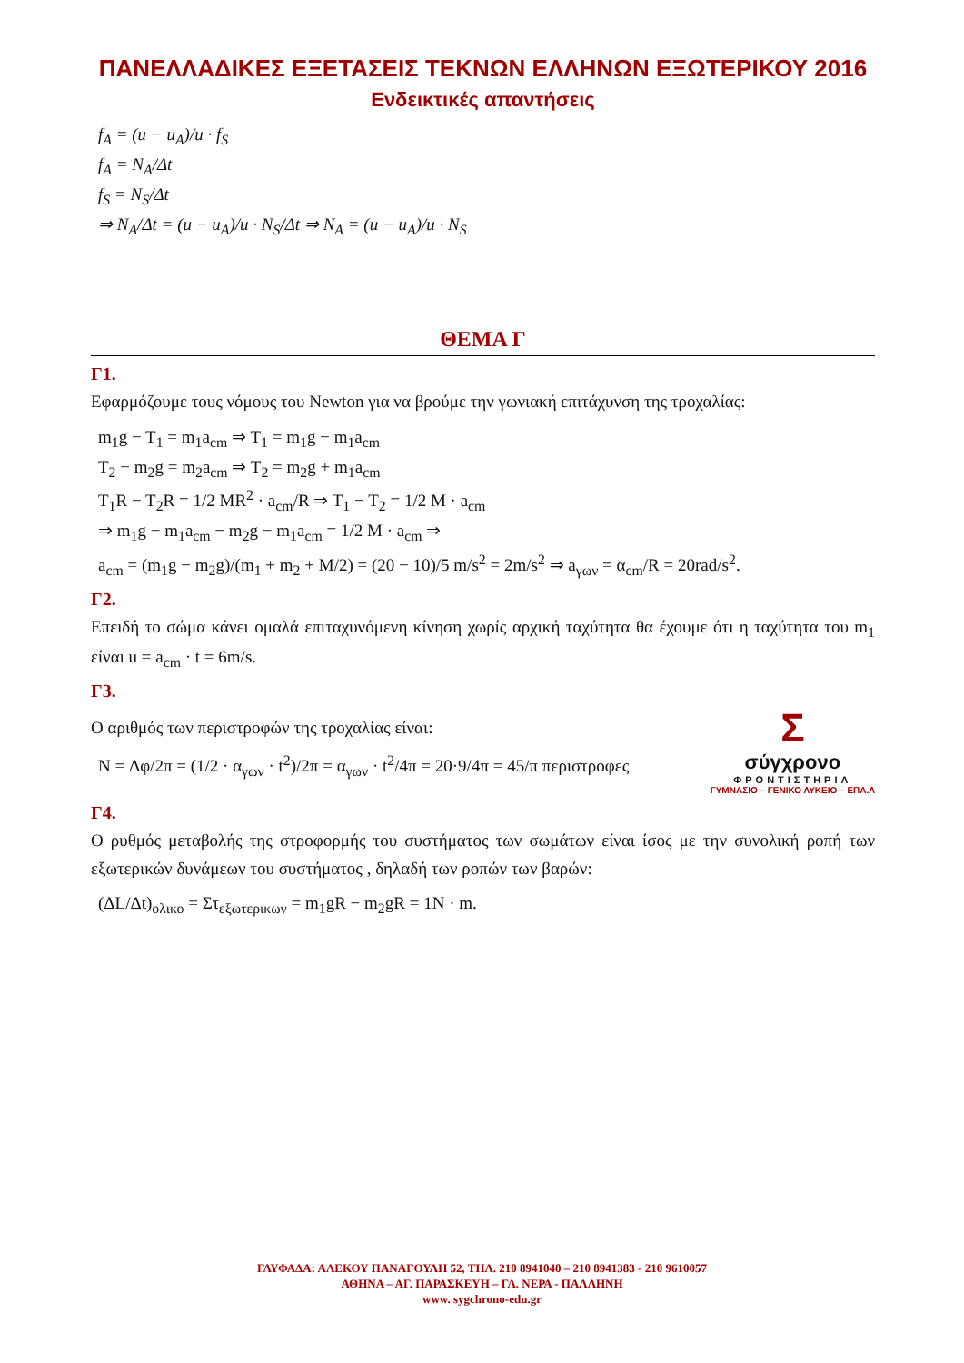ΠΑΝΕΛΛΑΔΙΚΕΣ ΕΞΕΤΑΣΕΙΣ ΤΕΚΝΩΝ ΕΛΛΗΝΩΝ ΕΞΩΤΕΡΙΚΟΥ 2016
Ενδεικτικές απαντήσεις
f<sub>A</sub> = (u − u<sub>A</sub>)/u · f<sub>S</sub>
f<sub>A</sub> = N<sub>A</sub>/Δt
f<sub>S</sub> = N<sub>S</sub>/Δt
⇒ N<sub>A</sub>/Δt = (u − u<sub>A</sub>)/u · N<sub>S</sub>/Δt ⇒ N<sub>A</sub> = (u − u<sub>A</sub>)/u · N<sub>S</sub>
ΘΕΜΑ Γ
Γ1.
Εφαρμόζουμε τους νόμους του Newton για να βρούμε την γωνιακή επιτάχυνση της τροχαλίας:
m<sub>1</sub>g − T<sub>1</sub> = m<sub>1</sub>a<sub>cm</sub> ⇒ T<sub>1</sub> = m<sub>1</sub>g − m<sub>1</sub>a<sub>cm</sub>
T<sub>2</sub> − m<sub>2</sub>g = m<sub>2</sub>a<sub>cm</sub> ⇒ T<sub>2</sub> = m<sub>2</sub>g + m<sub>1</sub>a<sub>cm</sub>
T<sub>1</sub>R − T<sub>2</sub>R = 1/2 MR<sup>2</sup> · a<sub>cm</sub>/R ⇒ T<sub>1</sub> − T<sub>2</sub> = 1/2 M · a<sub>cm</sub>
⇒ m<sub>1</sub>g − m<sub>1</sub>a<sub>cm</sub> − m<sub>2</sub>g − m<sub>1</sub>a<sub>cm</sub> = 1/2 M · a<sub>cm</sub> ⇒
a<sub>cm</sub> = (m<sub>1</sub>g − m<sub>2</sub>g)/(m<sub>1</sub> + m<sub>2</sub> + M/2) = (20 − 10)/5 m/s<sup>2</sup> = 2m/s<sup>2</sup> ⇒ a<sub>γων</sub> = α<sub>cm</sub>/R = 20rad/s<sup>2</sup>.
Γ2.
Επειδή το σώμα κάνει ομαλά επιταχυνόμενη κίνηση χωρίς αρχική ταχύτητα θα έχουμε ότι η ταχύτητα του m<sub>1</sub> είναι u = a<sub>cm</sub> · t = 6m/s.
Γ3.
Ο αριθμός των περιστροφών της τροχαλίας είναι:
N = Δφ/2π = (1/2 · α<sub>γων</sub> · t<sup>2</sup>)/2π = α<sub>γων</sub> · t<sup>2</sup>/4π = 20·9/4π = 45/π περιστροφες
Σ
σύγχρονο
ΦΡΟΝΤΙΣΤΗΡΙΑ
ΓΥΜΝΑΣΙΟ – ΓΕΝΙΚΟ ΛΥΚΕΙΟ – ΕΠΑ.Λ
Γ4.
Ο ρυθμός μεταβολής της στροφορμής του συστήματος των σωμάτων είναι ίσος με την συνολική ροπή των εξωτερικών δυνάμεων του συστήματος , δηλαδή των ροπών των βαρών:
(ΔL/Δt)<sub>ολικο</sub> = Στ<sub>εξωτερικων</sub> = m<sub>1</sub>gR − m<sub>2</sub>gR = 1N · m.
ΓΛΥΦΑΔΑ: ΑΛΕΚΟΥ ΠΑΝΑΓΟΥΛΗ 52, ΤΗΛ. 210 8941040 – 210 8941383 - 210 9610057
ΑΘΗΝΑ – ΑΓ. ΠΑΡΑΣΚΕΥΗ – ΓΛ. ΝΕΡΑ - ΠΑΛΛΗΝΗ
www. sygchrono-edu.gr